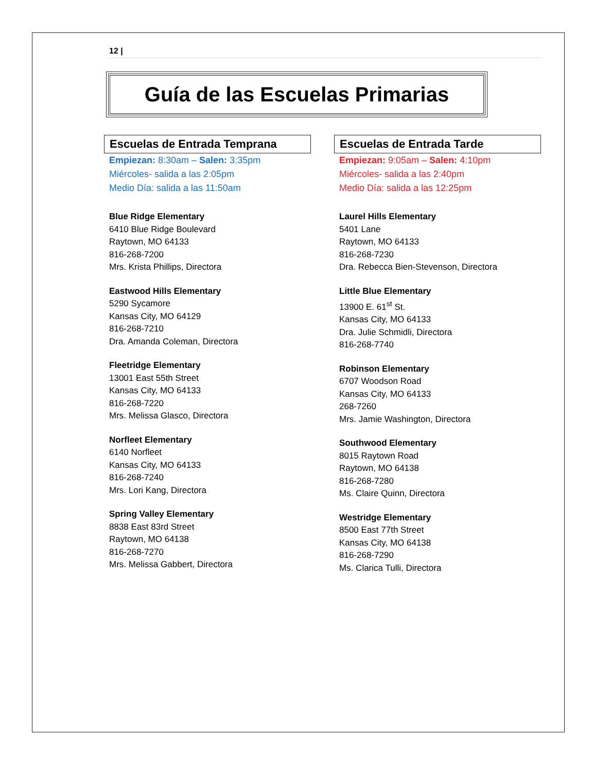12 |
Guía de las Escuelas Primarias
Escuelas de Entrada Temprana
Empiezan: 8:30am – Salen: 3:35pm
Miércoles- salida a las 2:05pm
Medio Día: salida a las 11:50am
Blue Ridge Elementary
6410 Blue Ridge Boulevard
Raytown, MO 64133
816-268-7200
Mrs. Krista Phillips, Directora
Eastwood Hills Elementary
5290 Sycamore
Kansas City, MO 64129
816-268-7210
Dra. Amanda Coleman, Directora
Fleetridge Elementary
13001 East 55th Street
Kansas City, MO 64133
816-268-7220
Mrs. Melissa Glasco, Directora
Norfleet Elementary
6140 Norfleet
Kansas City, MO 64133
816-268-7240
Mrs. Lori Kang, Directora
Spring Valley Elementary
8838 East 83rd Street
Raytown, MO 64138
816-268-7270
Mrs. Melissa Gabbert, Directora
Escuelas de Entrada Tarde
Empiezan: 9:05am – Salen: 4:10pm
Miércoles- salida a las 2:40pm
Medio Día: salida a las 12:25pm
Laurel Hills Elementary
5401 Lane
Raytown, MO 64133
816-268-7230
Dra. Rebecca Bien-Stevenson, Directora
Little Blue Elementary
13900 E. 61<sup>st</sup> St.
Kansas City, MO 64133
Dra. Julie Schmidli, Directora
816-268-7740
Robinson Elementary
6707 Woodson Road
Kansas City, MO 64133
268-7260
Mrs. Jamie Washington, Directora
Southwood Elementary
8015 Raytown Road
Raytown, MO 64138
816-268-7280
Ms. Claire Quinn, Directora
Westridge Elementary
8500 East 77th Street
Kansas City, MO 64138
816-268-7290
Ms. Clarica Tulli, Directora